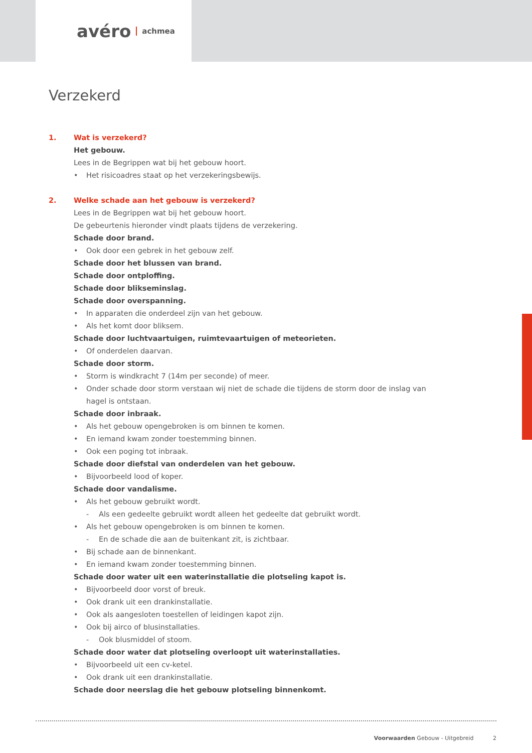avéro achmea
Verzekerd
1.
Wat is verzekerd?
Het gebouw.
Lees in de Begrippen wat bij het gebouw hoort.
• Het risicoadres staat op het verzekeringsbewijs.
2.
Welke schade aan het gebouw is verzekerd?
Lees in de Begrippen wat bij het gebouw hoort.
De gebeurtenis hieronder vindt plaats tijdens de verzekering.
Schade door brand.
• Ook door een gebrek in het gebouw zelf.
Schade door het blussen van brand.
Schade door ontploffing.
Schade door blikseminslag.
Schade door overspanning.
• In apparaten die onderdeel zijn van het gebouw.
• Als het komt door bliksem.
Schade door luchtvaartuigen, ruimtevaartuigen of meteorieten.
• Of onderdelen daarvan.
Schade door storm.
• Storm is windkracht 7 (14m per seconde) of meer.
• Onder schade door storm verstaan wij niet de schade die tijdens de storm door de inslag van hagel is ontstaan.
Schade door inbraak.
• Als het gebouw opengebroken is om binnen te komen.
• En iemand kwam zonder toestemming binnen.
• Ook een poging tot inbraak.
Schade door diefstal van onderdelen van het gebouw.
• Bijvoorbeeld lood of koper.
Schade door vandalisme.
• Als het gebouw gebruikt wordt.
- Als een gedeelte gebruikt wordt alleen het gedeelte dat gebruikt wordt.
• Als het gebouw opengebroken is om binnen te komen.
- En de schade die aan de buitenkant zit, is zichtbaar.
• Bij schade aan de binnenkant.
• En iemand kwam zonder toestemming binnen.
Schade door water uit een waterinstallatie die plotseling kapot is.
• Bijvoorbeeld door vorst of breuk.
• Ook drank uit een drankinstallatie.
• Ook als aangesloten toestellen of leidingen kapot zijn.
• Ook bij airco of blusinstallaties.
- Ook blusmiddel of stoom.
Schade door water dat plotseling overloopt uit waterinstallaties.
• Bijvoorbeeld uit een cv-ketel.
• Ook drank uit een drankinstallatie.
Schade door neerslag die het gebouw plotseling binnenkomt.
Voorwaarden Gebouw - Uitgebreid 2